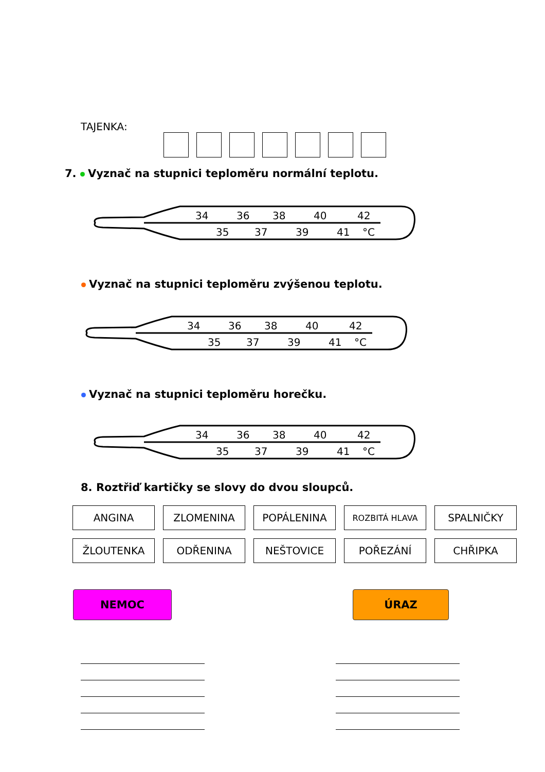TAJENKA:
7. Vyznač na stupnici teploměru normální teplotu.
34
36
38
40
42
35
37
39
41
°C
Vyznač na stupnici teploměru zvýšenou teplotu.
34
36
38
40
42
35
37
39
41
°C
Vyznač na stupnici teploměru horečku.
34
36
38
40
42
35
37
39
41
°C
8. Roztřiď kartičky se slovy do dvou sloupců.
ANGINA
ZLOMENINA
POPÁLENINA
ROZBITÁ HLAVA
SPALNIČKY
ŽLOUTENKA
ODŘENINA
NEŠTOVICE
POŘEZÁNÍ
CHŘIPKA
NEMOC ÚRAZ